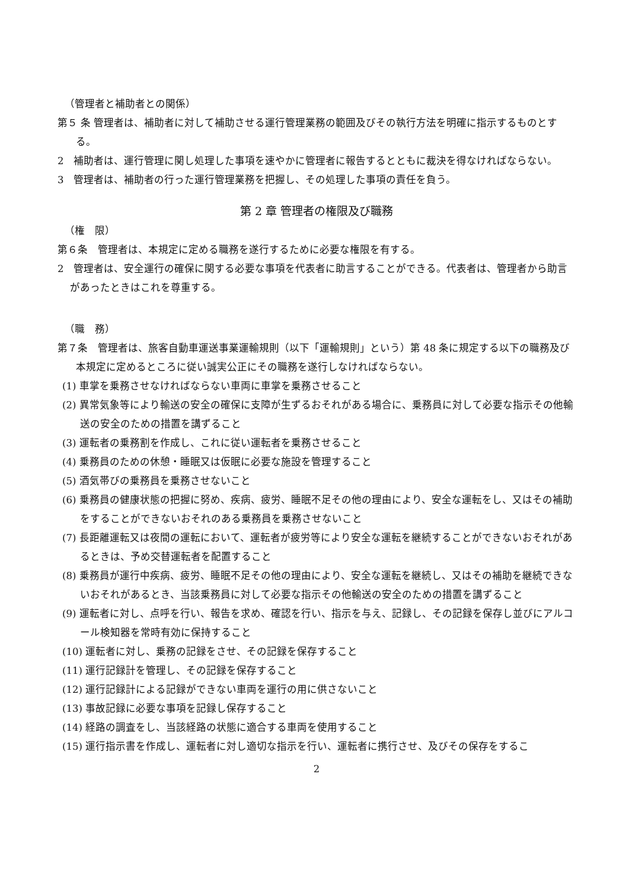（管理者と補助者との関係）
第５ 条 管理者は、補助者に対して補助させる運行管理業務の範囲及びその執行方法を明確に指示するものとする。
2　補助者は、運行管理に関し処理した事項を速やかに管理者に報告するとともに裁決を得なければならない。
3　管理者は、補助者の行った運行管理業務を把握し、その処理した事項の責任を負う。
第 2 章 管理者の権限及び職務
（権　限）
第６条　管理者は、本規定に定める職務を遂行するために必要な権限を有する。
2　管理者は、安全運行の確保に関する必要な事項を代表者に助言することができる。代表者は、管理者から助言があったときはこれを尊重する。
（職　務）
第７条　管理者は、旅客自動車運送事業運輸規則（以下「運輸規則」という）第 48 条に規定する以下の職務及び本規定に定めるところに従い誠実公正にその職務を遂行しなければならない。
(1) 車掌を乗務させなければならない車両に車掌を乗務させること
(2) 異常気象等により輸送の安全の確保に支障が生ずるおそれがある場合に、乗務員に対して必要な指示その他輸送の安全のための措置を講ずること
(3) 運転者の乗務割を作成し、これに従い運転者を乗務させること
(4) 乗務員のための休憩・睡眠又は仮眠に必要な施設を管理すること
(5) 酒気帯びの乗務員を乗務させないこと
(6) 乗務員の健康状態の把握に努め、疾病、疲労、睡眠不足その他の理由により、安全な運転をし、又はその補助をすることができないおそれのある乗務員を乗務させないこと
(7) 長距離運転又は夜間の運転において、運転者が疲労等により安全な運転を継続することができないおそれがあるときは、予め交替運転者を配置すること
(8) 乗務員が運行中疾病、疲労、睡眠不足その他の理由により、安全な運転を継続し、又はその補助を継続できないおそれがあるとき、当該乗務員に対して必要な指示その他輸送の安全のための措置を講ずること
(9) 運転者に対し、点呼を行い、報告を求め、確認を行い、指示を与え、記録し、その記録を保存し並びにアルコール検知器を常時有効に保持すること
(10) 運転者に対し、乗務の記録をさせ、その記録を保存すること
(11) 運行記録計を管理し、その記録を保存すること
(12) 運行記録計による記録ができない車両を運行の用に供さないこと
(13) 事故記録に必要な事項を記録し保存すること
(14) 経路の調査をし、当該経路の状態に適合する車両を使用すること
(15) 運行指示書を作成し、運転者に対し適切な指示を行い、運転者に携行させ、及びその保存をするこ
2